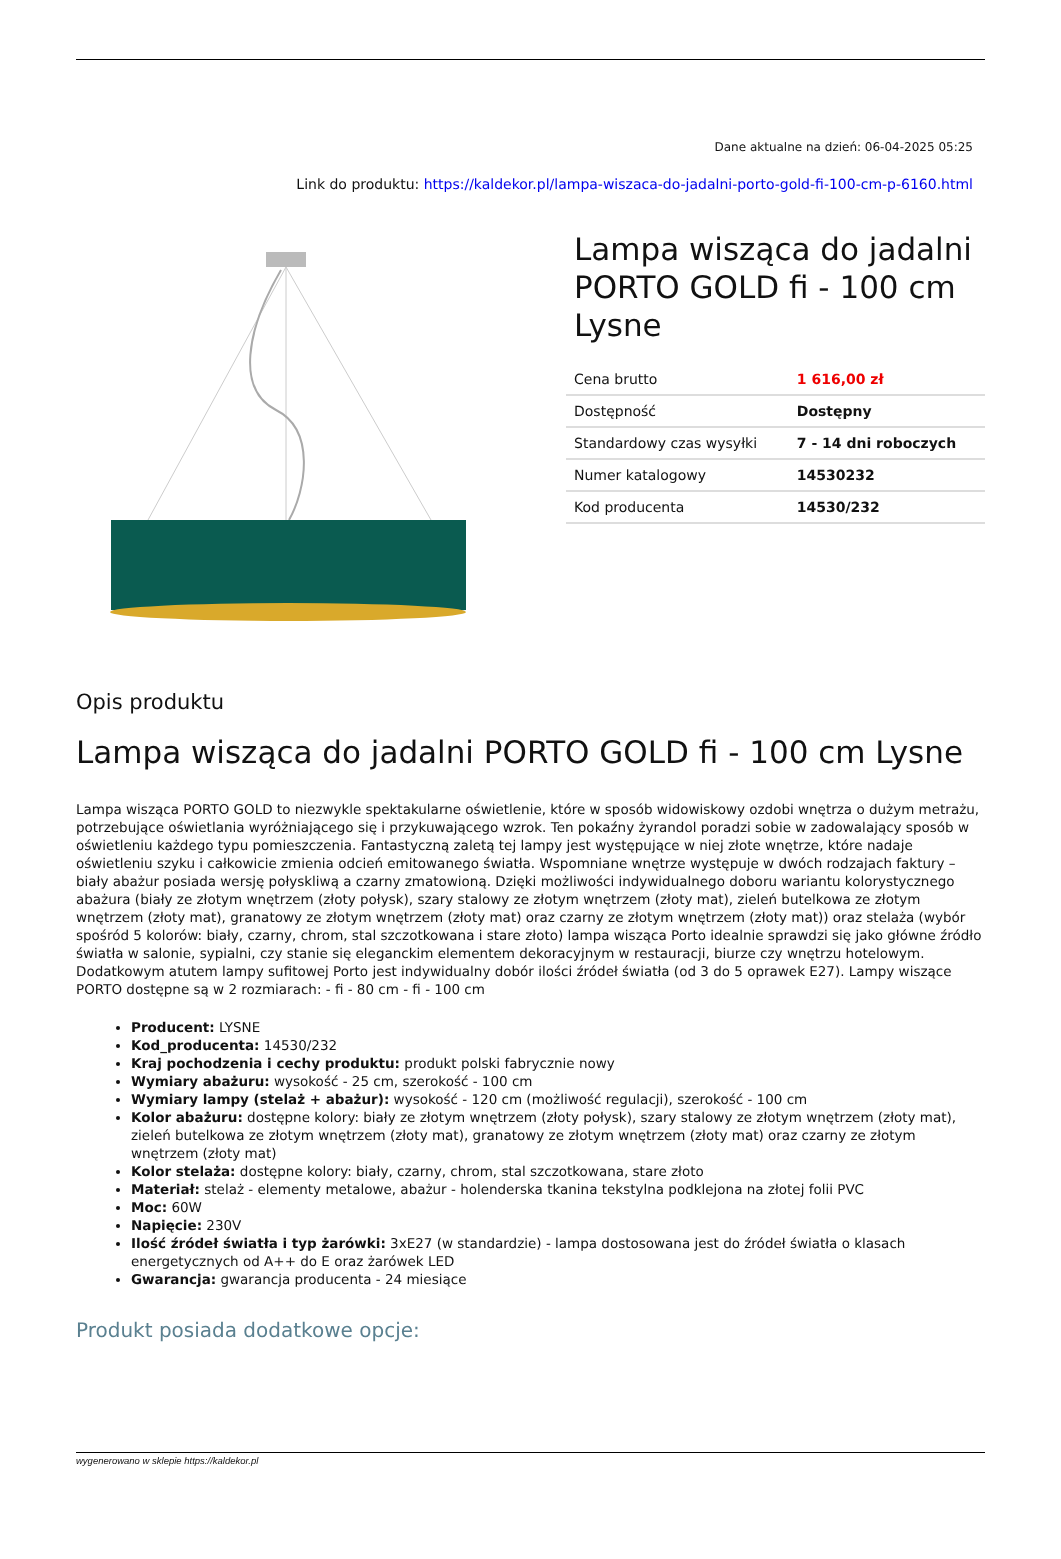Dane aktualne na dzień: 06-04-2025 05:25
Link do produktu: https://kaldekor.pl/lampa-wiszaca-do-jadalni-porto-gold-fi-100-cm-p-6160.html
Lampa wisząca do jadalni PORTO GOLD fi - 100 cm Lysne
| Cena brutto | 1 616,00 zł |
| Dostępność | Dostępny |
| Standardowy czas wysyłki | 7 - 14 dni roboczych |
| Numer katalogowy | 14530232 |
| Kod producenta | 14530/232 |
Opis produktu
Lampa wisząca do jadalni PORTO GOLD fi - 100 cm Lysne
Lampa wisząca PORTO GOLD to niezwykle spektakularne oświetlenie, które w sposób widowiskowy ozdobi wnętrza o dużym metrażu, potrzebujące oświetlania wyróżniającego się i przykuwającego wzrok. Ten pokaźny żyrandol poradzi sobie w zadowalający sposób w oświetleniu każdego typu pomieszczenia. Fantastyczną zaletą tej lampy jest występujące w niej złote wnętrze, które nadaje oświetleniu szyku i całkowicie zmienia odcień emitowanego światła. Wspomniane wnętrze występuje w dwóch rodzajach faktury – biały abażur posiada wersję połyskliwą a czarny zmatowioną. Dzięki możliwości indywidualnego doboru wariantu kolorystycznego abażura (biały ze złotym wnętrzem (złoty połysk), szary stalowy ze złotym wnętrzem (złoty mat), zieleń butelkowa ze złotym wnętrzem (złoty mat), granatowy ze złotym wnętrzem (złoty mat) oraz czarny ze złotym wnętrzem (złoty mat)) oraz stelaża (wybór spośród 5 kolorów: biały, czarny, chrom, stal szczotkowana i stare złoto) lampa wisząca Porto idealnie sprawdzi się jako główne źródło światła w salonie, sypialni, czy stanie się eleganckim elementem dekoracyjnym w restauracji, biurze czy wnętrzu hotelowym. Dodatkowym atutem lampy sufitowej Porto jest indywidualny dobór ilości źródeł światła (od 3 do 5 oprawek E27). Lampy wiszące PORTO dostępne są w 2 rozmiarach: - fi - 80 cm - fi - 100 cm
Producent: LYSNE
Kod_producenta: 14530/232
Kraj pochodzenia i cechy produktu: produkt polski fabrycznie nowy
Wymiary abażuru: wysokość - 25 cm, szerokość - 100 cm
Wymiary lampy (stelaż + abażur): wysokość - 120 cm (możliwość regulacji), szerokość - 100 cm
Kolor abażuru: dostępne kolory: biały ze złotym wnętrzem (złoty połysk), szary stalowy ze złotym wnętrzem (złoty mat), zieleń butelkowa ze złotym wnętrzem (złoty mat), granatowy ze złotym wnętrzem (złoty mat) oraz czarny ze złotym wnętrzem (złoty mat)
Kolor stelaża: dostępne kolory: biały, czarny, chrom, stal szczotkowana, stare złoto
Materiał: stelaż - elementy metalowe, abażur - holenderska tkanina tekstylna podklejona na złotej folii PVC
Moc: 60W
Napięcie: 230V
Ilość źródeł światła i typ żarówki: 3xE27 (w standardzie) - lampa dostosowana jest do źródeł światła o klasach energetycznych od A++ do E oraz żarówek LED
Gwarancja: gwarancja producenta - 24 miesiące
Produkt posiada dodatkowe opcje:
wygenerowano w sklepie https://kaldekor.pl